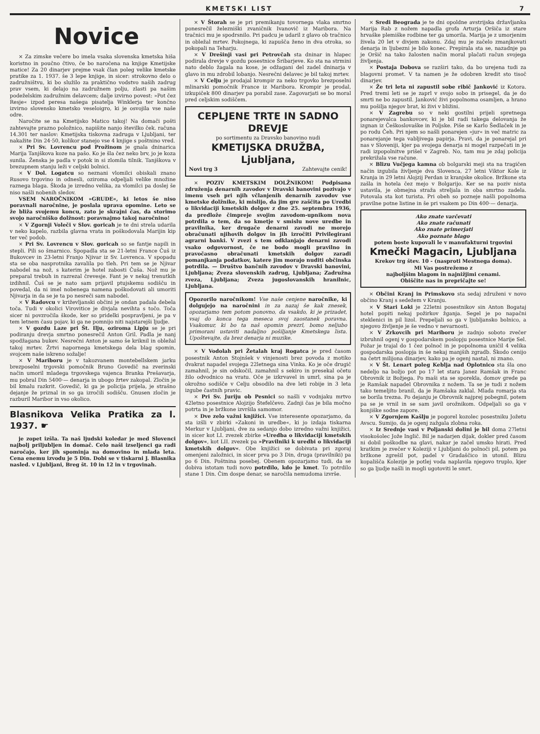KMETSKI LIST 7
Novice
× Za zimske večere bo imela vsaka slovenska kmetska hiša koristno in poučno čtivo, če bo naročena na knjige Kmetijske matice! Za 20 dinarjev prejme vsak član poleg velike kmetske pratike za 1. 1937. še 3 lepe knjige, in sicer: strokovno delo o zadružništvu, ki bo služilo za praktično vodstvo naših zadrug prav vsem, ki delajo na zadružnem polju, zlasti pa našim podeželskim zadružnim delavcem; dalje izvirno povest: »Pot čez Resje« izpod peresa našega pisatelja Winklerja ter končno izvirno slovensko kmetsko veseloigro, ki je osvojila vse naše odre.
Naročite se na Kmetijsko Matico takoj! Na domači pošti zahtevajte prazno položnico, napišite nanjo številko ček. računa 14.301 ter naslov: Kmetijska tiskovna zadruga v Ljubljani, ter nakažite Din 24·50, kolikor stanejo vse 4 knjige s poštnino vred.
× Pri Sv. Lovrencu pod Prožinom je gnala dninarica Marija Tanjškova koze na pašo. Ko je šla čez neko brv, jo je koza sunila. Ženska je padla v potok in si zlomila tilnik. Tanjškova v brezupnem stanju leži v celjski bolnici.
× V Dol. Logatcu so neznani vlomilci obiskali znano Rusovo trgovino in odnesli, oziroma odpeljali velike množine raznega blaga. Škoda je izredno velika, za vlomilci pa doslej še niso našli nobenih sledov.
VSEM NAROČNIKOM »GRUDE«, ki letos še niso poravnali naročnine, je poslala uprava opomine. Leto se že bliža svojemu koncu, zato je skrajni čas, da storimo svojo naročniško dolžnost: poravnajmo takoj naročnino!
× V Zgornji Voleči v Slov. goricah je te dni strela udarila v neko kapelo, razbila glavna vrata in poškodovala Marijin kip ter več podob.
× Pri Sv. Lovrencu v Slov. goricah so se fantje napili in stepli. Pili so šmarnico. Spopadla sta se 21-letni France Čuš iz Bukovcev in 23-letni Franjo Njivar iz Sv. Lovrenca. V spopadu sta se oba nasprotnika zavalila po tleh. Pri tem se je Njivar nabodel na nož, s katerim je hotel zabosti Čuša. Nož mu je preparal trebuh in razrezal črevesje. Fant je v nekaj trenutkih izdihnil. Čuš se je nato sam prijavil ptujskemu sodišču in povedal, da ni imel nobenega namena poškodovati ali umoriti Njivarja in da se je ta po nesreči sam nabodel.
× V Radovcu v križevljanski občini je ondan padala debela toča. Tudi v okolici Virovitice je divjala nevihta s točo. Toča sicer ni povzročila škode, ker so pridelki pospravljeni, je pa v tem letnem času pojav, ki ga ne pomnijo niti najstarejši ljudje.
× V gozdu Laze pri Št. Ilju, oziroma Lipju se je pri podiranju drevja smrtno ponesrečil Anton Gril. Padla je nanj spodžagana bukev. Nesrečni Anton je samo še kriknil in obležal takoj mrtev. Žrtvi napornega kmetskega dela blag spomin, svojcem naše iskreno sožalje!
× V Mariboru je v takozvanem montebellskem jarku brezposelni trgovski pomočnik Bruno Govedič na zverinski način umoril mladega trgovskega vajenca Branka Prešavarja, mu pobral Din 5400·— denarja in ubogo žrtev zakopal. Zločin je bil kmalu razkrit. Govedič, ki ga je policija prijela, je strašno dejanje že priznal in so ga izročili sodišču. Gnusen zločin je razburil Maribor in vso okolico.
Blasnikova Velika Pratika za l. 1937. ☛
je zopet izšla. Ta naš ljudski koledar je med Slovenci najbolj priljubljen in domač. Celo naši izseljenci ga radi naročajo, ker jih spominja na domovino in mlada leta. Cena enemu izvodu je 5 Din. Dobi se v tiskarni J. Blasnika nasled. v Ljubljani, Breg št. 10 in 12 in v trgovinah.
× V Štorah se je pri premikanju tovornega vlaka smrtno ponesrečil železniški zvaničnik Ivanovič iz Maribora. Na tračnici mu je spodrsnilo. Pri padcu je udaril z glavo ob tračnico in obležal mrtev. Pokojnega, ki zapušča ženo in dva otroka, so pokopali na Teharju.
× V Drešinji vasi pri Petrovčah sta dninar in hlapec podirala drevje v gozdu posestnice Šribarjeve. Ko sta na strmini nato deblo žagala na kose, je odžagani del zadel dninarja v glavo in mu zdrobil lobanjo. Nesrečni delavec je bil takoj mrtev.
× V Celju je prodajal krompir za neko trgovko brezposelni mlinarski pomočnik France iz Maribora. Krompir je prodal, izkupiček 800 dinarjev pa porabil zase. Zagovarjati se bo moral pred celjskim sodiščem.
CEPLJENE TRTE IN SADNO DREVJE
po sortimentu za Dravsko banovino nudi
KMETIJSKA DRUŽBA, Ljubljana,
Novi trg 3 Zahtevajte cenik!
× POZIV KMETSKIM DOLŽNIKOM! Podpisana združenja denarnih zavodov v Dravski banovini pozivajo v imenu vseh pri njih včlanjenih denarnih zavodov vse kmetske dolžnike, ki mislijo, da jim gre zaščita po Uredbi o likvidaciji kmetskih dolgov z dne 25. septembra 1936, da predlože čimpreje svojim zavodom-upnikom nova potrdila o tem, da so kmetje v smislu nove uredbe in pravilnika, ker drugače denarni zavodi ne morejo obračunati njihovih dolgov in jih izročiti Privilegirani agrarni banki. V zvezi s tem odklanjajo denarni zavodi vsako odgovornost, če ne bodo mogli pravilno in pravočasno obračunati kmetskih dolgov zaradi pomanjkanja podatkov, katere jim morajo nuditi občinska potrdila. — Društvo bančnih zavodov v Dravski banovini, Ljubljana; Zveza slovenskih zadrug, Ljubljana; Zadružna zveza, Ljubljana; Zveza jugoslovanskih hranilnic, Ljubljana.
Opozorilo naročnikom! Vse naše cenjene naročnike, ki dolgujejo na naročnini in za nazaj še kak znesek, opozarjamo tem potom ponovno, da vsakdo, ki je prizadet, vsaj do konca tega meseca svoj zaostanek poravna. Vsakomur, ki bo ta naš opomin prezrl, bomo neljubo primorani ustaviti nadaljno pošiljanje Kmetskega lista. Upoštevajte, da brez denarja ni muzike.
× V Vodolah pri Žetalah kraj Rogatca je pred časom posestnik Anton Stojnšek v vinjenosti brez povoda z motiko dvakrat napadel svojega 22letnega sina Vinka. Ko je oče drugič zamahnil, je sin odskočil, zamahnil s sekiro in presekal očetu žilo odvodnico na vratu. Oče je izkrvavel in umrl, sina pa je okrožno sodišče v Celju obsodilo na dve leti robije in 3 leta izgube častnih pravic.
× Pri Sv. Juriju ob Pesnici so našli v vodnjaku mrtvo 42letno posestnice Alojzijo Štefelčevo. Zadnji čas je bila močno potrta in je bržkone izvršila samomor.
× Dve zelo važni knjižici. Vse interesente opozarjamo, da sta izšli v zbirki »Zakoni in uredbe«, ki jo izdaja tiskarna Merkur v Ljubljani, dve za sedanjo dobo izredno važni knjižici, in sicer kot LI. zvezek zbirke »Uredba o likvidaciji kmetskih dolgov«, kot LII. zvezek pa »Pravilniki k uredbi o likvidaciji kmetskih dolgov«. Obe knjižici se dobivata pri zgoraj omenjeni založnici, in sicer prva po 3 Din, druga (pravilniki) pa po 6 Din. Poštnina posebej. Obenem opozarjamo tudi, da se dobiva istotam tudi novo potrdilo, kdo je kmet. To potrdilo stane 1 Din. Čim dospe denar, se naročila nemudoma izvrše.
× Sredi Beograda je te dni opoldne avstrijska državljanka Marija Rab z nožem napadla grofa Arturja Oršiča iz stare hrvaške plemiške rodbine ter ga umorila. Marija je z umorjenim živela 20 let v divjem zakonu. Zdaj mu je začelo zmanjkovati denarja in ljubezni je bilo konec. Prepirala sta se, nazadnje pa je Oršič na tako žalosten način moral plačati račun svojega življenja.
× Postaja Dobova se razširi tako, da bo urejena tudi za blagovni promet. V ta namen je že odobren kredit sto tisoč dinarjev.
× Že tri leta ni zapustil sobe ribič Janković iz Kotora. Pred tremi leti se je zaprl v svojo sobo in prisegel, da je do smrti ne bo zapustil. Janković živi popolnoma osamljen, a hrano mu pošilja njegov brat, ki živi v bližini.
× V Zagrebu so v neki gostilni prijeli spretnega ponarejevalca bankovcev, ki je bil radi takega delovanja že izgnan iz Češkoslovaške in Poljske. Piše se Karlo Šedlaček in je po rodu Čeh. Pri njem so našli ponarejen »jur« in več matric za ponarejanje tega vabljivega papirja. Pravi, da je ponarejal pri nas v Sloveniji, kjer pa svojega denarja ni mogel razpečati in je radi izpopolnitve prišel v Zagreb. No, tam mu je zdaj policija prekrižala vse račune.
× Blizu Vučjega kamna ob bolgarski meji sta na tragičen način izgubila življenje dva Slovenca, 27 letni Viktor Kole iz Kranja in 29 letni Alojzij Perdan iz kranjske okolice. Bržkone sta zašla in hotela čez mejo v Bolgarijo. Ker se na poziv nista ustavila, je obmejna straža streljala in oba smrtno zadela. Potovala sta kot turista. Pri obeh so pozneje našli popolnoma pravilne potne listine in še pri vsakem po Din 400·— denarja.
Ako znate varčevati
Ako znate računati
Ako znate primerjati
Ako poznate blago
potem boste kupovali le v manufakturni trgovini
Kmečki Magacin, Ljubljana
Krekov trg štev. 10 - (nasproti Mestnega doma).
Mi Vas postrežemo z
najboljšim blagom in najnižjimi cenami.
Obiščite nas in prepričajte se!
× Občini Kranj in Primskovo sta sedaj združeni v novo občino Kranj s sedežem v Kranju.
× V Stari Loki je 22letni posestnikov sin Anton Bogataj hotel popiti nekaj požirkov žganja. Segel je po napačni steklenici in pil lizol. Prepeljali so ga v ljubljansko bolnico, a njegovo življenje je še vedno v nevarnosti.
× V Zrkovcih pri Mariboru je zadnjo soboto zvečer izbruhnil ogenj v gospodarskem poslopju posestnice Marije Sel. Požar je trajal do 1 čez polnoč in je popolnoma uničil 4 velika gospodarska poslopja in še nekaj manjših zgradb. Škodo cenijo na četrt milijona dinarjev, kako pa je ogenj nastal, ni znano.
× V Št. Lenart poleg Keblja nad Oplotnico sta šla ono nedeljo na božjo pot po 17 let stara Janez Ramšak in Franc Obrovnik iz Božjega. Po maši sta se sporekla, domov grede pa je Ramšak napadel Obrovnika z nožem. Ta se je tudi z nožem tako temeljito branil, da je Ramšaka zaklal. Mlada romarja sta se borila trezna. Po dejanju je Obrovnik najprej pobegnil, potem pa se je vrnil in se sam javil orožnikom. Odpeljali so ga v konjiške sodne zapore.
× V Zgornjem Kašlju je pogorel kozolec posestniku Jožetu Avscu. Sumijo, da je ogenj zažgala zlobna roka.
× Iz Srednje vasi v Poljanski dolini je bil doma 27letni visokošolec Jože Inglič. Bil je nadarjen dijak, dokler pred časom ni dobil poškodbe na glavi, nakar je začel umsko hirati. Pred kratkim je zvečer v Koleziji v Ljubljani do polnoči pil, potem pa bržkone zgrešil pot, padel v Gradaščico in utonil. Blizu kopališča Kolezije je potlej voda naplavila njegovo truplo, kjer so ga ljudje našli in mogli ugotoviti le smrt.